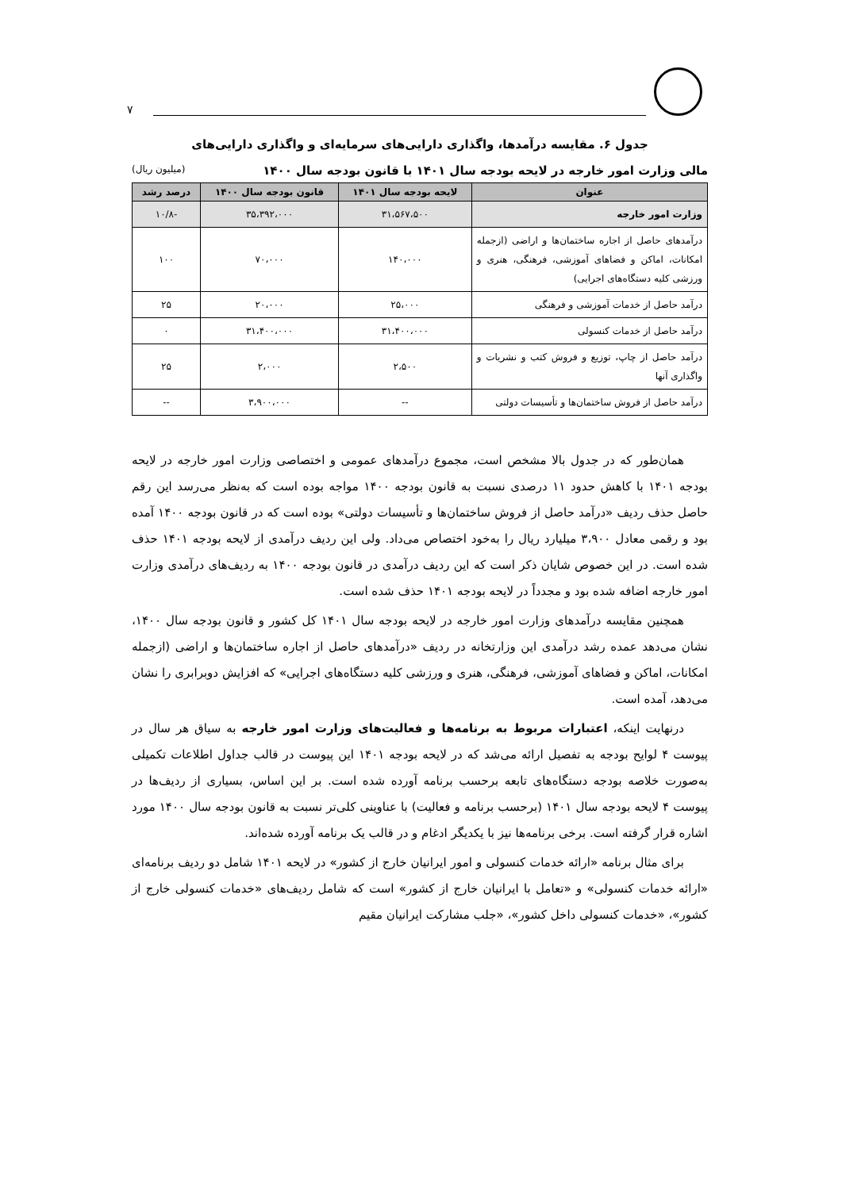۷
جدول ۶. مقایسه درآمدها، واگذاری دارایی‌های سرمایه‌ای و واگذاری دارایی‌های
مالی وزارت امور خارجه در لایحه بودجه سال ۱۴۰۱ با قانون بودجه سال ۱۴۰۰ (میلیون ریال)
| عنوان | لایحه بودجه سال ۱۴۰۱ | قانون بودجه سال ۱۴۰۰ | درصد رشد |
| --- | --- | --- | --- |
| وزارت امور خارجه | ۳۱،۵۶۷،۵۰۰ | ۳۵،۳۹۲،۰۰۰ | -۱۰/۸ |
| درآمدهای حاصل از اجاره ساختمان‌ها و اراضی (ازجمله امکانات، اماکن و فضاهای آموزشی، فرهنگی، هنری و ورزشی کلیه دستگاه‌های اجرایی) | ۱۴۰،۰۰۰ | ۷۰،۰۰۰ | ۱۰۰ |
| درآمد حاصل از خدمات آموزشی و فرهنگی | ۲۵،۰۰۰ | ۲۰،۰۰۰ | ۲۵ |
| درآمد حاصل از خدمات کنسولی | ۳۱،۴۰۰،۰۰۰ | ۳۱،۴۰۰،۰۰۰ | ۰ |
| درآمد حاصل از چاپ، توزیع و فروش کتب و نشریات و واگذاری آنها | ۲،۵۰۰ | ۲،۰۰۰ | ۲۵ |
| درآمد حاصل از فروش ساختمان‌ها و تأسیسات دولتی | -- | ۳،۹۰۰،۰۰۰ | -- |
همان‌طور که در جدول بالا مشخص است، مجموع درآمدهای عمومی و اختصاصی وزارت امور خارجه در لایحه بودجه ۱۴۰۱ با کاهش حدود ۱۱ درصدی نسبت به قانون بودجه ۱۴۰۰ مواجه بوده است که به‌نظر می‌رسد این رقم حاصل حذف ردیف «درآمد حاصل از فروش ساختمان‌ها و تأسیسات دولتی» بوده است که در قانون بودجه ۱۴۰۰ آمده بود و رقمی معادل ۳،۹۰۰ میلیارد ریال را به‌خود اختصاص می‌داد. ولی این ردیف درآمدی از لایحه بودجه ۱۴۰۱ حذف شده است. در این خصوص شایان ذکر است که این ردیف درآمدی در قانون بودجه ۱۴۰۰ به ردیف‌های درآمدی وزارت امور خارجه اضافه شده بود و مجدداً در لایحه بودجه ۱۴۰۱ حذف شده است.
همچنین مقایسه درآمدهای وزارت امور خارجه در لایحه بودجه سال ۱۴۰۱ کل کشور و قانون بودجه سال ۱۴۰۰، نشان می‌دهد عمده رشد درآمدی این وزارتخانه در ردیف «درآمدهای حاصل از اجاره ساختمان‌ها و اراضی (ازجمله امکانات، اماکن و فضاهای آموزشی، فرهنگی، هنری و ورزشی کلیه دستگاه‌های اجرایی» که افزایش دوبرابری را نشان می‌دهد، آمده است.
درنهایت اینکه، اعتبارات مربوط به برنامه‌ها و فعالیت‌های وزارت امور خارجه به سیاق هر سال در پیوست ۴ لوایح بودجه به تفصیل ارائه می‌شد که در لایحه بودجه ۱۴۰۱ این پیوست در قالب جداول اطلاعات تکمیلی به‌صورت خلاصه بودجه دستگاه‌های تابعه برحسب برنامه آورده شده است. بر این اساس، بسیاری از ردیف‌ها در پیوست ۴ لایحه بودجه سال ۱۴۰۱ (برحسب برنامه و فعالیت) با عناوینی کلی‌تر نسبت به قانون بودجه سال ۱۴۰۰ مورد اشاره قرار گرفته است. برخی برنامه‌ها نیز با یکدیگر ادغام و در قالب یک برنامه آورده شده‌اند.
برای مثال برنامه «ارائه خدمات کنسولی و امور ایرانیان خارج از کشور» در لایحه ۱۴۰۱ شامل دو ردیف برنامه‌ای «ارائه خدمات کنسولی» و «تعامل با ایرانیان خارج از کشور» است که شامل ردیف‌های «خدمات کنسولی خارج از کشور»، «خدمات کنسولی داخل کشور»، «جلب مشارکت ایرانیان مقیم